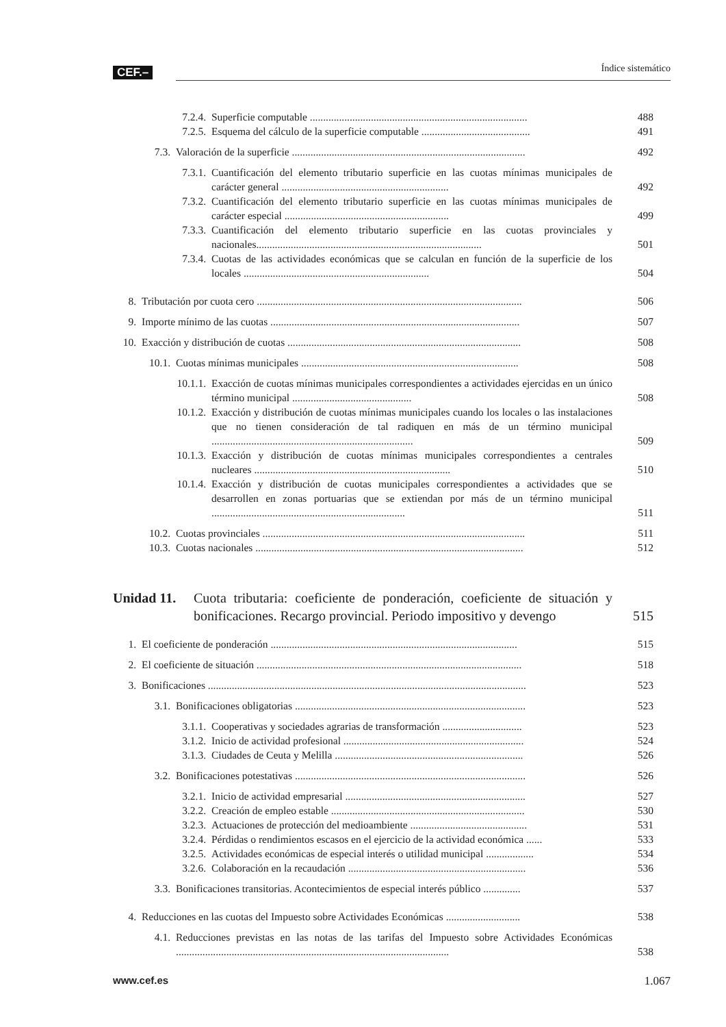CEF.– Índice sistemático
7.2.4. Superficie computable ..................................................................................
488
7.2.5. Esquema del cálculo de la superficie computable .........................................
491
7.3. Valoración de la superficie ........................................................................................
492
7.3.1. Cuantificación del elemento tributario superficie en las cuotas mínimas municipales de carácter general ...............................................................
492
7.3.2. Cuantificación del elemento tributario superficie en las cuotas mínimas municipales de carácter especial ..............................................................
499
7.3.3. Cuantificación del elemento tributario superficie en las cuotas provinciales y nacionales.....................................................................................
501
7.3.4. Cuotas de las actividades económicas que se calculan en función de la superficie de los locales ......................................................................
504
8. Tributación por cuota cero ....................................................................................................
506
9. Importe mínimo de las cuotas ..............................................................................................
507
10. Exacción y distribución de cuotas ........................................................................................
508
10.1. Cuotas mínimas municipales ..................................................................................
508
10.1.1. Exacción de cuotas mínimas municipales correspondientes a actividades ejercidas en un único término municipal .............................................
508
10.1.2. Exacción y distribución de cuotas mínimas municipales cuando los locales o las instalaciones que no tienen consideración de tal radiquen en más de un término municipal ............................................................................
509
10.1.3. Exacción y distribución de cuotas mínimas municipales correspondientes a centrales nucleares ..........................................................................
510
10.1.4. Exacción y distribución de cuotas municipales correspondientes a actividades que se desarrollen en zonas portuarias que se extiendan por más de un término municipal .........................................................................
511
10.2. Cuotas provinciales ...................................................................................................
511
10.3. Cuotas nacionales .....................................................................................................
512
Unidad 11.
Cuota tributaria: coeficiente de ponderación, coeficiente de situación y bonificaciones. Recargo provincial. Periodo impositivo y devengo
515
1. El coeficiente de ponderación .............................................................................................
515
2. El coeficiente de situación ....................................................................................................
518
3. Bonificaciones ........................................................................................................................
523
3.1. Bonificaciones obligatorias .......................................................................................
523
3.1.1. Cooperativas y sociedades agrarias de transformación ..............................
523
3.1.2. Inicio de actividad profesional ....................................................................
524
3.1.3. Ciudades de Ceuta y Melilla .......................................................................
526
3.2. Bonificaciones potestativas .......................................................................................
526
3.2.1. Inicio de actividad empresarial ....................................................................
527
3.2.2. Creación de empleo estable .........................................................................
530
3.2.3. Actuaciones de protección del medioambiente ............................................
531
3.2.4. Pérdidas o rendimientos escasos en el ejercicio de la actividad económica ......
533
3.2.5. Actividades económicas de especial interés o utilidad municipal ..................
534
3.2.6. Colaboración en la recaudación ...................................................................
536
3.3. Bonificaciones transitorias. Acontecimientos de especial interés público ..............
537
4. Reducciones en las cuotas del Impuesto sobre Actividades Económicas ............................
538
4.1. Reducciones previstas en las notas de las tarifas del Impuesto sobre Actividades Económicas .......................................................................................................
538
www.cef.es 1.067